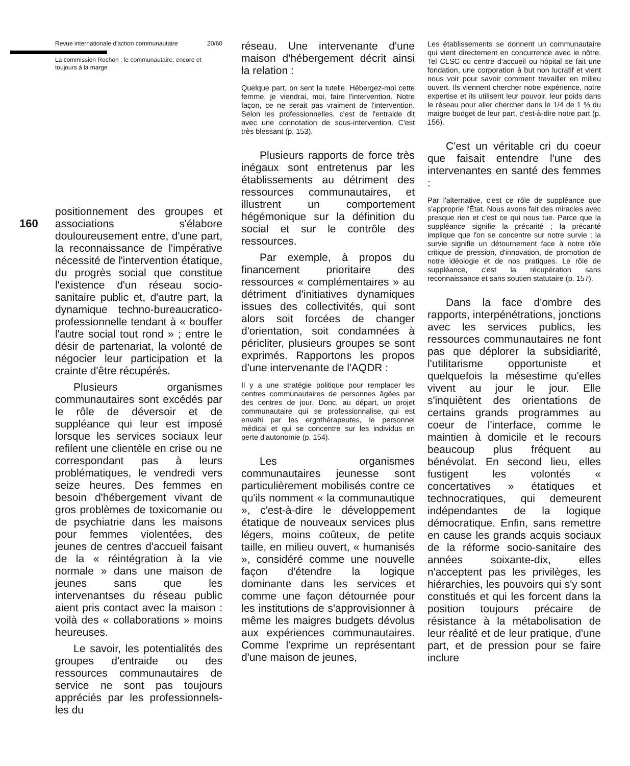Revue internationale d'action communautaire 20/60
La commission Rochon : le communautaire, encore et toujours à la marge
positionnement des groupes et associations s'élabore douloureusement entre, d'une part, la reconnaissance de l'impérative nécessité de l'intervention étatique, du progrès social que constitue l'existence d'un réseau socio-sanitaire public et, d'autre part, la dynamique techno-bureaucratico-professionnelle tendant à « bouffer l'autre social tout rond » ; entre le désir de partenariat, la volonté de négocier leur participation et la crainte d'être récupérés.
Plusieurs organismes communautaires sont excédés par le rôle de déversoir et de suppléance qui leur est imposé lorsque les services sociaux leur refilent une clientèle en crise ou ne correspondant pas à leurs problématiques, le vendredi vers seize heures. Des femmes en besoin d'hébergement vivant de gros problèmes de toxicomanie ou de psychiatrie dans les maisons pour femmes violentées, des jeunes de centres d'accueil faisant de la « réintégration à la vie normale » dans une maison de jeunes sans que les intervenantses du réseau public aient pris contact avec la maison : voilà des « collaborations » moins heureuses.
Le savoir, les potentialités des groupes d'entraide ou des ressources communautaires de service ne sont pas toujours appréciés par les professionnels-les du
160
réseau. Une intervenante d'une maison d'hébergement décrit ainsi la relation :
Quelque part, on sent la tutelle. Hébergez-moi cette femme, je viendrai, moi, faire l'intervention. Notre façon, ce ne serait pas vraiment de l'intervention. Selon les professionnelles, c'est de l'entraide dit avec une connotation de sous-intervention. C'est très blessant (p. 153).
Plusieurs rapports de force très inégaux sont entretenus par les établissements au détriment des ressources communautaires, et illustrent un comportement hégémonique sur la définition du social et sur le contrôle des ressources.
Par exemple, à propos du financement prioritaire des ressources « complémentaires » au détriment d'initiatives dynamiques issues des collectivités, qui sont alors soit forcées de changer d'orientation, soit condamnées à péricliter, plusieurs groupes se sont exprimés. Rapportons les propos d'une intervenante de l'AQDR :
Il y a une stratégie politique pour remplacer les centres communautaires de personnes âgées par des centres de jour. Donc, au départ, un projet communautaire qui se professionnalise, qui est envahi par les ergothérapeutes, le personnel médical et qui se concentre sur les individus en perte d'autonomie (p. 154).
Les organismes communautaires jeunesse sont particulièrement mobilisés contre ce qu'ils nomment « la communautique », c'est-à-dire le développement étatique de nouveaux services plus légers, moins coûteux, de petite taille, en milieu ouvert, « humanisés », considéré comme une nouvelle façon d'étendre la logique dominante dans les services et comme une façon détournée pour les institutions de s'approvisionner à même les maigres budgets dévolus aux expériences communautaires. Comme l'exprime un représentant d'une maison de jeunes,
Les établissements se donnent un communautaire qui vient directement en concurrence avec le nôtre. Tel CLSC ou centre d'accueil ou hôpital se fait une fondation, une corporation à but non lucratif et vient nous voir pour savoir comment travailler en milieu ouvert. Ils viennent chercher notre expérience, notre expertise et ils utilisent leur pouvoir, leur poids dans le réseau pour aller chercher dans le 1/4 de 1 % du maigre budget de leur part, c'est-à-dire notre part (p. 156).
C'est un véritable cri du coeur que faisait entendre l'une des intervenantes en santé des femmes :
Par l'alternative, c'est ce rôle de suppléance que s'approprie l'État. Nous avons fait des miracles avec presque rien et c'est ce qui nous tue. Parce que la suppléance signifie la précarité ; la précarité implique que l'on se concentre sur notre survie ; la survie signifie un détournement face à notre rôle critique de pression, d'innovation, de promotion de notre idéologie et de nos pratiques. Le rôle de suppléance, c'est la récupération sans reconnaissance et sans soutien statutaire (p. 157).
Dans la face d'ombre des rapports, interpénétrations, jonctions avec les services publics, les ressources communautaires ne font pas que déplorer la subsidiarité, l'utilitarisme opportuniste et quelquefois la mésestime qu'elles vivent au jour le jour. Elle s'inquiètent des orientations de certains grands programmes au coeur de l'interface, comme le maintien à domicile et le recours beaucoup plus fréquent au bénévolat. En second lieu, elles fustigent les volontés « concertatives » étatiques et technocratiques, qui demeurent indépendantes de la logique démocratique. Enfin, sans remettre en cause les grands acquis sociaux de la réforme socio-sanitaire des années soixante-dix, elles n'acceptent pas les privilèges, les hiérarchies, les pouvoirs qui s'y sont constitués et qui les forcent dans la position toujours précaire de résistance à la métabolisation de leur réalité et de leur pratique, d'une part, et de pression pour se faire inclure